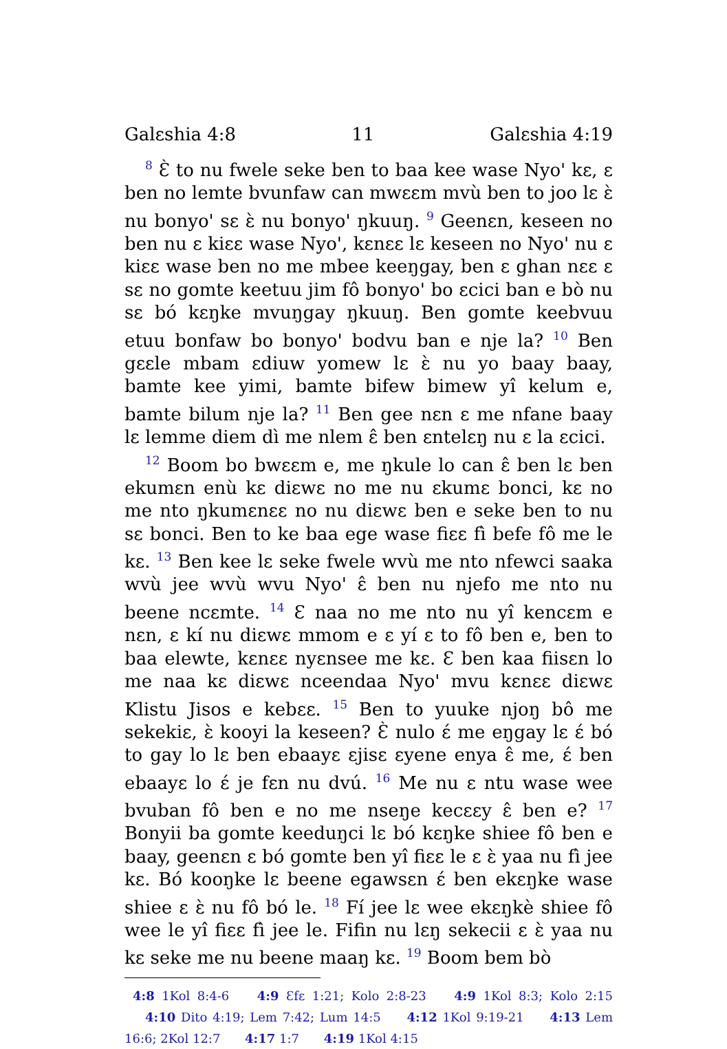Galɛshia 4:8 11 Galɛshia 4:19
<sup>8</sup> Ɛ̀ to nu fwele seke ben to baa kee wase Nyo' kɛ, ɛ ben no lemte bvunfaw can mwɛɛm mvù ben to joo lɛ ɛ̀ nu bonyo' sɛ ɛ̀ nu bonyo' ŋkuuŋ. <sup>9</sup> Geenɛn, keseen no ben nu ɛ kiɛɛ wase Nyo', kɛnɛɛ lɛ keseen no Nyo' nu ɛ kiɛɛ wase ben no me mbee keeŋgay, ben ɛ ghan nɛɛ ɛ sɛ no gomte keetuu jim fô bonyo' bo ɛcici ban e bò nu sɛ bó kɛŋke mvuŋgay ŋkuuŋ. Ben gomte keebvuu etuu bonfaw bo bonyo' bodvu ban e nje la? <sup>10</sup> Ben gɛɛle mbam ɛdiuw yomew lɛ ɛ̀ nu yo baay baay, bamte kee yimi, bamte bifew bimew yî kelum e, bamte bilum nje la? <sup>11</sup> Ben gee nɛn ɛ me nfane baay lɛ lemme diem dì me nlem ɛ̂ ben ɛntelɛŋ nu ɛ la ɛcici.
<sup>12</sup> Boom bo bwɛɛm e, me ŋkule lo can ɛ̂ ben lɛ ben ekumɛn enù kɛ diɛwɛ no me nu ɛkumɛ bonci, kɛ no me nto ŋkumɛnɛɛ no nu diɛwɛ ben e seke ben to nu sɛ bonci. Ben to ke baa ege wase fiɛɛ fì befe fô me le kɛ. <sup>13</sup> Ben kee lɛ seke fwele wvù me nto nfewci saaka wvù jee wvù wvu Nyo' ɛ̂ ben nu njefo me nto nu beene ncɛmte. <sup>14</sup> Ɛ naa no me nto nu yî kencɛm e nɛn, ɛ kí nu diɛwɛ mmom e ɛ yí ɛ to fô ben e, ben to baa elewte, kɛnɛɛ nyɛnsee me kɛ. Ɛ ben kaa fiisɛn lo me naa kɛ diɛwɛ nceendaa Nyo' mvu kɛnɛɛ diɛwɛ Klistu Jisos e kebɛɛ. <sup>15</sup> Ben to yuuke njoŋ bô me sekekiɛ, ɛ̀ kooyi la keseen? Ɛ̀ nulo ɛ́ me eŋgay lɛ ɛ́ bó to gay lo lɛ ben ebaayɛ ɛjisɛ ɛyene enya ɛ̂ me, ɛ́ ben ebaayɛ lo ɛ́ je fɛn nu dvú. <sup>16</sup> Me nu ɛ ntu wase wee bvuban fô ben e no me nseŋe kecɛɛy ɛ̂ ben e? <sup>17</sup> Bonyii ba gomte keeduŋci lɛ bó kɛŋke shiee fô ben e baay, geenɛn ɛ bó gomte ben yî fiɛɛ le ɛ ɛ̀ yaa nu fì jee kɛ. Bó kooŋke lɛ beene egawsɛn ɛ́ ben ekɛŋke wase shiee ɛ ɛ̀ nu fô bó le. <sup>18</sup> Fí jee lɛ wee ekɛŋkè shiee fô wee le yî fiɛɛ fì jee le. Fifin nu lɛŋ sekecii ɛ ɛ̀ yaa nu kɛ seke me nu beene maaŋ kɛ. <sup>19</sup> Boom bem bò
4:8 1Kol 8:4-6 4:9 Ɛfɛ 1:21; Kolo 2:8-23 4:9 1Kol 8:3; Kolo 2:15 4:10 Dito 4:19; Lem 7:42; Lum 14:5 4:12 1Kol 9:19-21 4:13 Lem 16:6; 2Kol 12:7 4:17 1:7 4:19 1Kol 4:15